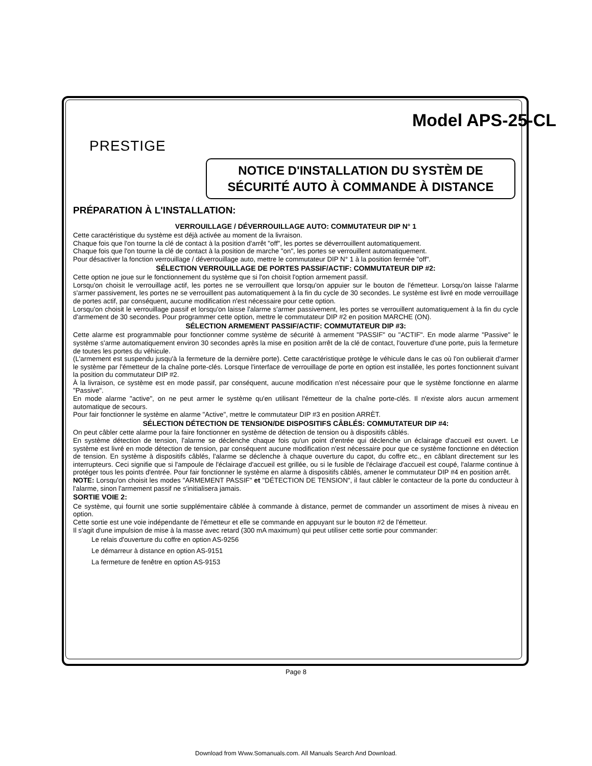Model APS-25-CL
PRESTIGE
NOTICE D'INSTALLATION DU SYSTÈM DE SÉCURITÉ AUTO À COMMANDE À DISTANCE
PRÉPARATION À L'INSTALLATION:
VERROUILLAGE / DÉVERROUILLAGE AUTO: COMMUTATEUR DIP N° 1
Cette caractéristique du système est déjà activée au moment de la livraison.
Chaque fois que l'on tourne la clé de contact à la position d'arrêt "off", les portes se déverrouillent automatiquement.
Chaque fois que l'on tourne la clé de contact à la position de marche "on", les portes se verrouillent automatiquement.
Pour désactiver la fonction verrouillage / déverrouillage auto, mettre le commutateur DIP N° 1 à la position fermée "off".
SÉLECTION VERROUILLAGE DE PORTES PASSIF/ACTIF: COMMUTATEUR DIP #2:
Cette option ne joue sur le fonctionnement du système que si l'on choisit l'option armement passif.
Lorsqu'on choisit le verrouillage actif, les portes ne se verrouillent que lorsqu'on appuier sur le bouton de l'émetteur. Lorsqu'on laisse l'alarme s'armer passivement, les portes ne se verrouillent pas automatiquement à la fin du cycle de 30 secondes. Le système est livré en mode verrouillage de portes actif, par conséquent, aucune modification n'est nécessaire pour cette option.
Lorsqu'on choisit le verrouillage passif et lorsqu'on laisse l'alarme s'armer passivement, les portes se verrouillent automatiquement à la fin du cycle d'armement de 30 secondes. Pour programmer cette option, mettre le commutateur DIP #2 en position MARCHE (ON).
SÉLECTION ARMEMENT PASSIF/ACTIF: COMMUTATEUR DIP #3:
Cette alarme est programmable pour fonctionner comme système de sécurité à armement "PASSIF" ou "ACTIF". En mode alarme "Passive" le système s'arme automatiquement environ 30 secondes après la mise en position arrêt de la clé de contact, l'ouverture d'une porte, puis la fermeture de toutes les portes du véhicule.
(L'armement est suspendu jusqu'à la fermeture de la dernière porte). Cette caractéristique protège le véhicule dans le cas où l'on oublierait d'armer le système par l'émetteur de la chaîne porte-clés. Lorsque l'interface de verrouillage de porte en option est installée, les portes fonctionnent suivant la position du commutateur DIP #2.
À la livraison, ce système est en mode passif, par conséquent, aucune modification n'est nécessaire pour que le système fonctionne en alarme "Passive".
En mode alarme "active", on ne peut armer le système qu'en utilisant l'émetteur de la chaîne porte-clés. Il n'existe alors aucun armement automatique de secours.
Pour fair fonctionner le système en alarme "Active", mettre le commutateur DIP #3 en position ARRÈT.
SÉLECTION DÉTECTION DE TENSION/DE DISPOSITIFS CÂBLÉS: COMMUTATEUR DIP #4:
On peut câbler cette alarme pour la faire fonctionner en système de détection de tension ou à dispositifs câblés.
En système détection de tension, l'alarme se déclenche chaque fois qu'un point d'entrée qui déclenche un éclairage d'accueil est ouvert. Le système est livré en mode détection de tension, par conséquent aucune modification n'est nécessaire pour que ce système fonctionne en détection de tension. En système à dispositifs câblés, l'alarme se déclenche à chaque ouverture du capot, du coffre etc., en câblant directement sur les interrupteurs. Ceci signifie que si l'ampoule de l'éclairage d'accueil est grillée, ou si le fusible de l'éclairage d'accueil est coupé, l'alarme continue à protéger tous les points d'entrée. Pour fair fonctionner le système en alarme à dispositifs câblés, amener le commutateur DIP #4 en position arrêt.
NOTE: Lorsqu'on choisit les modes "ARMEMENT PASSIF" et "DÉTECTION DE TENSION", il faut câbler le contacteur de la porte du conducteur à l'alarme, sinon l'armement passif ne s'initialisera jamais.
SORTIE VOIE 2:
Ce système, qui fournit une sortie supplémentaire câblée à commande à distance, permet de commander un assortiment de mises à niveau en option.
Cette sortie est une voie indépendante de l'émetteur et elle se commande en appuyant sur le bouton #2 de l'émetteur.
Il s'agit d'une impulsion de mise à la masse avec retard (300 mA maximum) qui peut utiliser cette sortie pour commander:
Le relais d'ouverture du coffre en option AS-9256
Le démarreur à distance en option AS-9151
La fermeture de fenêtre en option AS-9153
Page 8
Download from Www.Somanuals.com. All Manuals Search And Download.